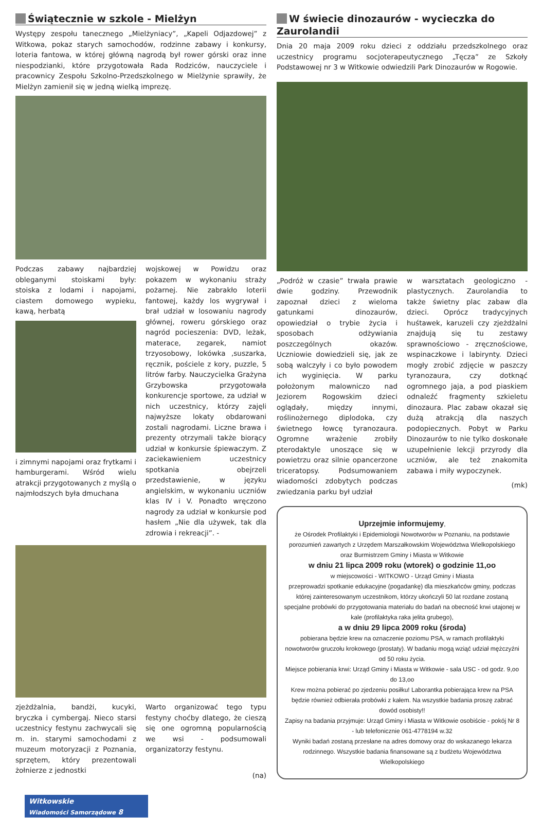Świątecznie w szkole - Mielżyn
Występy zespołu tanecznego „Mielżyniacy”, „Kapeli Odjazdowej” z Witkowa, pokaz starych samochodów, rodzinne zabawy i konkursy, loteria fantowa, w której główną nagrodą był rower górski oraz inne niespodzianki, które przygotowała Rada Rodziców, nauczyciele i pracownicy Zespołu Szkolno-Przedszkolnego w Mielżynie sprawiły, że Mielżyn zamienił się w jedną wielką imprezę.
Podczas zabawy najbardziej obleganymi stoiskami były: stoiska z lodami i napojami, ciastem domowego wypieku, kawą, herbatą
i zimnymi napojami oraz frytkami i hamburgerami. Wśród wielu atrakcji przygotowanych z myślą o najmłodszych była dmuchana
wojskowej w Powidzu oraz pokazem w wykonaniu straży pożarnej. Nie zabrakło loterii fantowej, każdy los wygrywał i brał udział w losowaniu nagrody głównej, roweru górskiego oraz nagród pocieszenia: DVD, leżak, materace, zegarek, namiot trzyosobowy, lokówka ,suszarka, ręcznik, pościele z kory, puzzle, 5 litrów farby. Nauczycielka Grażyna Grzybowska przygotowała konkurencje sportowe, za udział w nich uczestnicy, którzy zajęli najwyższe lokaty obdarowani zostali nagrodami. Liczne brawa i prezenty otrzymali także biorący udział w konkursie śpiewaczym. Z zaciekawieniem uczestnicy spotkania obejrzeli przedstawienie, w języku angielskim, w wykonaniu uczniów klas IV i V. Ponadto wręczono nagrody za udział w konkursie pod hasłem „Nie dla używek, tak dla zdrowia i rekreacji”. -
zjeżdżalnia, bandżi, kucyki, bryczka i cymbergaj. Nieco starsi uczestnicy festynu zachwycali się m. in. starymi samochodami z muzeum motoryzacji z Poznania, sprzętem, który prezentowali żołnierze z jednostki
Warto organizować tego typu festyny choćby dlatego, że cieszą się one ogromną popularnością we wsi - podsumowali organizatorzy festynu.
(na)
Witkowskie
Wiadomości Samorządowe 8
W świecie dinozaurów - wycieczka do Zaurolandii
Dnia 20 maja 2009 roku dzieci z oddziału przedszkolnego oraz uczestnicy programu socjoterapeutycznego „Tęcza” ze Szkoły Podstawowej nr 3 w Witkowie odwiedzili Park Dinozaurów w Rogowie.
„Podróż w czasie” trwała prawie dwie godziny. Przewodnik zapoznał dzieci z wieloma gatunkami dinozaurów, opowiedział o trybie życia i sposobach odżywiania poszczególnych okazów. Uczniowie dowiedzieli się, jak ze sobą walczyły i co było powodem ich wyginięcia. W parku położonym malowniczo nad Jeziorem Rogowskim dzieci oglądały, między innymi, roślinożernego diplodoka, czy świetnego łowcę tyranozaura. Ogromne wrażenie zrobiły pterodaktyle unoszące się w powietrzu oraz silnie opancerzone triceratopsy. Podsumowaniem wiadomości zdobytych podczas zwiedzania parku był udział
w warsztatach geologiczno - plastycznych. Zaurolandia to także świetny plac zabaw dla dzieci. Oprócz tradycyjnych huśtawek, karuzeli czy zjeżdżalni znajdują się tu zestawy sprawnościowo - zręcznościowe, wspinaczkowe i labirynty. Dzieci mogły zrobić zdjęcie w paszczy tyranozaura, czy dotknąć ogromnego jaja, a pod piaskiem odnaleźć fragmenty szkieletu dinozaura. Plac zabaw okazał się dużą atrakcją dla naszych podopiecznych. Pobyt w Parku Dinozaurów to nie tylko doskonałe uzupełnienie lekcji przyrody dla uczniów, ale też znakomita zabawa i miły wypoczynek.
(mk)
Uprzejmie informujemy,
że Ośrodek Profilaktyki i Epidemiologii Nowotworów w Poznaniu, na podstawie porozumień zawartych z Urzędem Marszałkowskim Województwa Wielkopolskiego oraz Burmistrzem Gminy i Miasta w Witkowie
w dniu 21 lipca 2009 roku (wtorek) o godzinie 11,oo
w miejscowości - WITKOWO - Urząd Gminy i Miasta
przeprowadzi spotkanie edukacyjne (pogadankę) dla mieszkańców gminy, podczas której zainteresowanym uczestnikom, którzy ukończyli 50 lat rozdane zostaną specjalne probówki do przygotowania materiału do badań na obecność krwi utajonej w kale (profilaktyka raka jelita grubego),
a w dniu 29 lipca 2009 roku (środa)
pobierana będzie krew na oznaczenie poziomu PSA, w ramach profilaktyki nowotworów gruczołu krokowego (prostaty). W badaniu mogą wziąć udział mężczyźni od 50 roku życia.
Miejsce pobierania krwi: Urząd Gminy i Miasta w Witkowie - sala USC - od godz. 9,oo do 13,oo
Krew można pobierać po zjedzeniu posiłku! Laborantka pobierająca krew na PSA będzie również odbierała probówki z kałem. Na wszystkie badania proszę zabrać dowód osobisty!!
Zapisy na badania przyjmuje: Urząd Gminy i Miasta w Witkowie osobiście - pokój Nr 8 - lub telefonicznie 061-4778194 w.32
Wyniki badań zostaną przesłane na adres domowy oraz do wskazanego lekarza rodzinnego. Wszystkie badania finansowane są z budżetu Województwa Wielkopolskiego